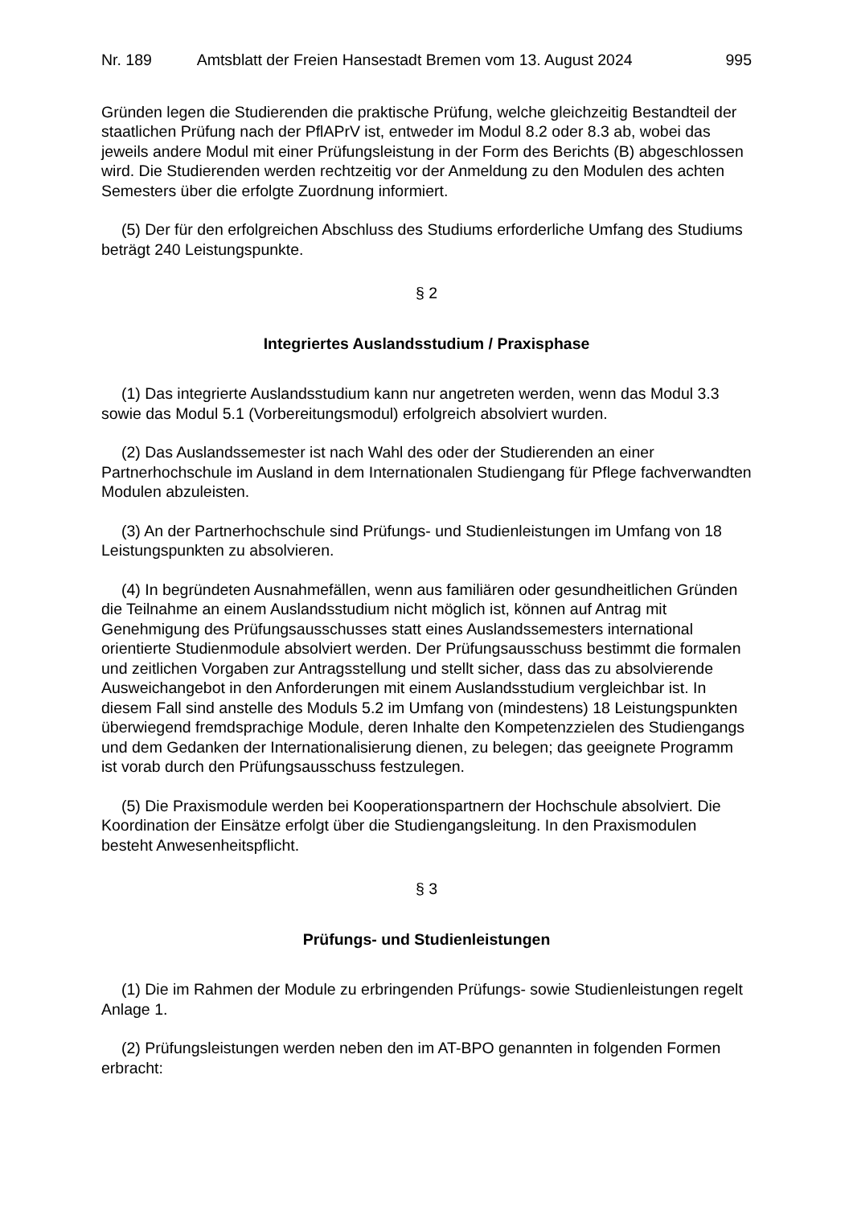Nr. 189 Amtsblatt der Freien Hansestadt Bremen vom 13. August 2024 995
Gründen legen die Studierenden die praktische Prüfung, welche gleichzeitig Bestandteil der staatlichen Prüfung nach der PflAPrV ist, entweder im Modul 8.2 oder 8.3 ab, wobei das jeweils andere Modul mit einer Prüfungsleistung in der Form des Berichts (B) abgeschlossen wird. Die Studierenden werden rechtzeitig vor der Anmeldung zu den Modulen des achten Semesters über die erfolgte Zuordnung informiert.
(5) Der für den erfolgreichen Abschluss des Studiums erforderliche Umfang des Studiums beträgt 240 Leistungspunkte.
§ 2
Integriertes Auslandsstudium / Praxisphase
(1) Das integrierte Auslandsstudium kann nur angetreten werden, wenn das Modul 3.3 sowie das Modul 5.1 (Vorbereitungsmodul) erfolgreich absolviert wurden.
(2) Das Auslandssemester ist nach Wahl des oder der Studierenden an einer Partnerhochschule im Ausland in dem Internationalen Studiengang für Pflege fachverwandten Modulen abzuleisten.
(3) An der Partnerhochschule sind Prüfungs- und Studienleistungen im Umfang von 18 Leistungspunkten zu absolvieren.
(4) In begründeten Ausnahmefällen, wenn aus familiären oder gesundheitlichen Gründen die Teilnahme an einem Auslandsstudium nicht möglich ist, können auf Antrag mit Genehmigung des Prüfungsausschusses statt eines Auslandssemesters international orientierte Studienmodule absolviert werden. Der Prüfungsausschuss bestimmt die formalen und zeitlichen Vorgaben zur Antragsstellung und stellt sicher, dass das zu absolvierende Ausweichangebot in den Anforderungen mit einem Auslandsstudium vergleichbar ist. In diesem Fall sind anstelle des Moduls 5.2 im Umfang von (mindestens) 18 Leistungspunkten überwiegend fremdsprachige Module, deren Inhalte den Kompetenzzielen des Studiengangs und dem Gedanken der Internationalisierung dienen, zu belegen; das geeignete Programm ist vorab durch den Prüfungsausschuss festzulegen.
(5) Die Praxismodule werden bei Kooperationspartnern der Hochschule absolviert. Die Koordination der Einsätze erfolgt über die Studiengangsleitung. In den Praxismodulen besteht Anwesenheitspflicht.
§ 3
Prüfungs- und Studienleistungen
(1) Die im Rahmen der Module zu erbringenden Prüfungs- sowie Studienleistungen regelt Anlage 1.
(2) Prüfungsleistungen werden neben den im AT-BPO genannten in folgenden Formen erbracht: